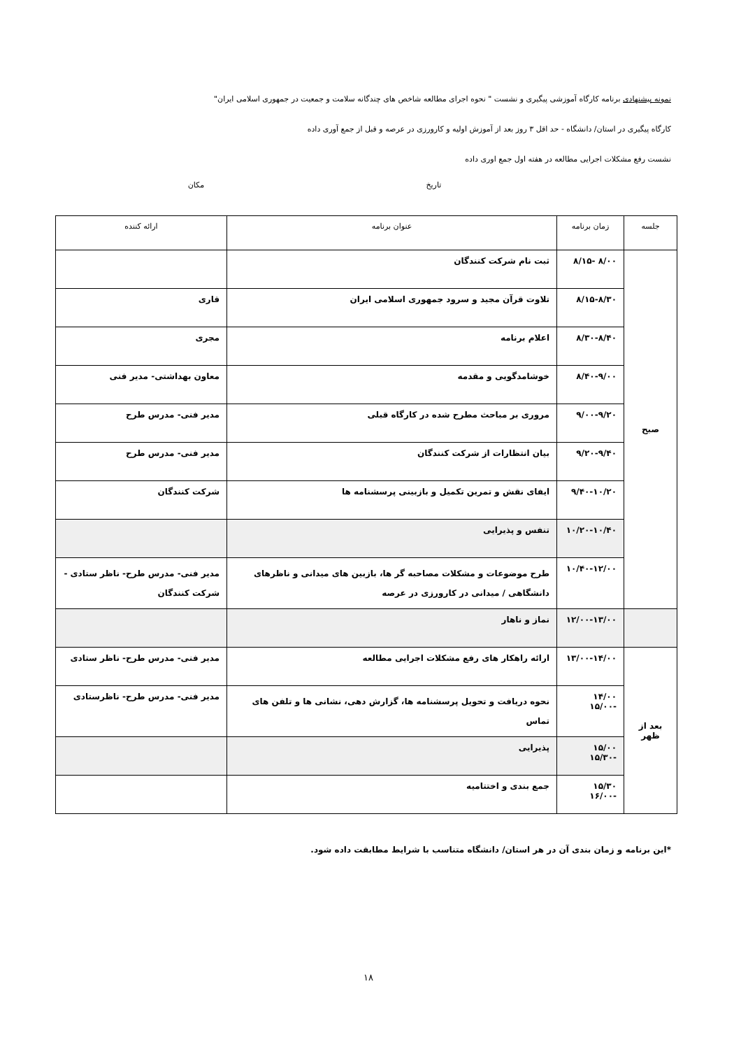نمونه پیشنهادی برنامه کارگاه آموزشی پیگیری و نشست " نحوه اجرای مطالعه شاخص های چندگانه سلامت و جمعیت در جمهوری اسلامی ایران"
کارگاه پیگیری در استان/ دانشگاه - حد اقل ۳ روز بعد از آموزش اولیه و کارورزی در عرصه و قبل از جمع آوری داده
نشست رفع مشکلات اجرایی مطالعه در هفته اول جمع اوری داده
تاریخ مکان
| جلسه | زمان برنامه | عنوان برنامه | ارائه کننده |
| --- | --- | --- | --- |
| صبح | ۸/۰۰ -۸/۱۵ | ثبت نام شرکت کنندگان | |
| | ۸/۱۵-۸/۳۰ | تلاوت قرآن مجید و سرود جمهوری اسلامی ایران | قاری |
| | ۸/۳۰-۸/۴۰ | اعلام برنامه | مجری |
| | ۸/۴۰-۹/۰۰ | خوشامدگویی و مقدمه | معاون بهداشتی- مدیر فنی |
| | ۹/۰۰-۹/۲۰ | مروری بر مباحث مطرح شده در کارگاه قبلی | مدیر فنی- مدرس طرح |
| | ۹/۲۰-۹/۴۰ | بیان انتظارات از شرکت کنندگان | مدیر فنی- مدرس طرح |
| | ۹/۴۰-۱۰/۲۰ | ایفای نقش و تمرین تکمیل و بازبینی پرسشنامه ها | شرکت کنندگان |
| | ۱۰/۲۰-۱۰/۴۰ | تنفس و پذیرایی | |
| | ۱۰/۴۰-۱۲/۰۰ | طرح موضوعات و مشکلات مصاحبه گر ها، بازبین های میدانی و ناظرهای دانشگاهی / میدانی در کارورزی در عرصه | مدیر فنی- مدرس طرح- ناظر ستادی - شرکت کنندگان |
| | ۱۲/۰۰-۱۳/۰۰ | نماز و ناهار | |
| بعد از ظهر | ۱۳/۰۰-۱۴/۰۰ | ارائه راهکار های رفع مشکلات اجرایی مطالعه | مدیر فنی- مدرس طرح- ناظر ستادی |
| | ۱۴/۰۰ -۱۵/۰۰ | نحوه دریافت و تحویل پرسشنامه ها، گزارش دهی، نشانی ها و تلفن های تماس | مدیر فنی- مدرس طرح- ناظرستادی |
| | ۱۵/۰۰ -۱۵/۳۰ | پذیرایی | |
| | ۱۵/۳۰ -۱۶/۰۰ | جمع بندی و اختتامیه | |
*این برنامه و زمان بندی آن در هر استان/ دانشگاه متناسب با شرایط مطابقت داده شود.
۱۸